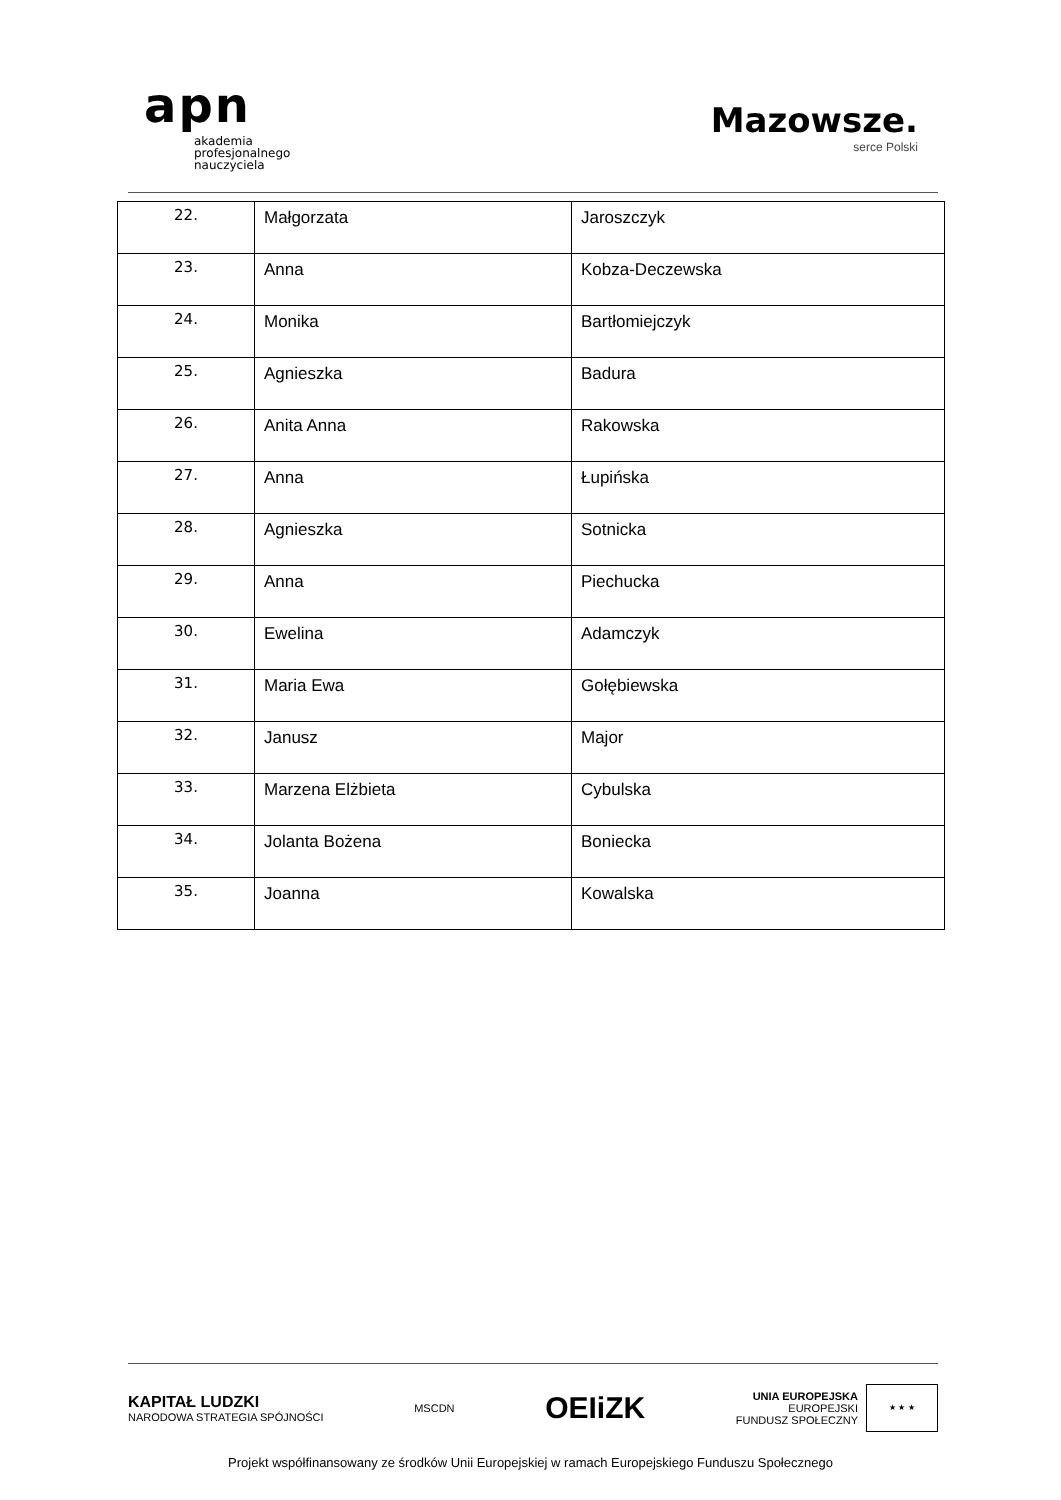apn
akademia
profesjonalnego
nauczyciela
Mazowsze.
serce Polski
| 22. | Małgorzata | Jaroszczyk |
| 23. | Anna | Kobza-Deczewska |
| 24. | Monika | Bartłomiejczyk |
| 25. | Agnieszka | Badura |
| 26. | Anita Anna | Rakowska |
| 27. | Anna | Łupińska |
| 28. | Agnieszka | Sotnicka |
| 29. | Anna | Piechucka |
| 30. | Ewelina | Adamczyk |
| 31. | Maria Ewa | Gołębiewska |
| 32. | Janusz | Major |
| 33. | Marzena Elżbieta | Cybulska |
| 34. | Jolanta Bożena | Boniecka |
| 35. | Joanna | Kowalska |
KAPITAŁ LUDZKI
NARODOWA STRATEGIA SPÓJNOŚCI
MSCDN
OEIiZK
UNIA EUROPEJSKA
EUROPEJSKI
FUNDUSZ SPOŁECZNY ★ ★ ★
Projekt współfinansowany ze środków Unii Europejskiej w ramach Europejskiego Funduszu Społecznego